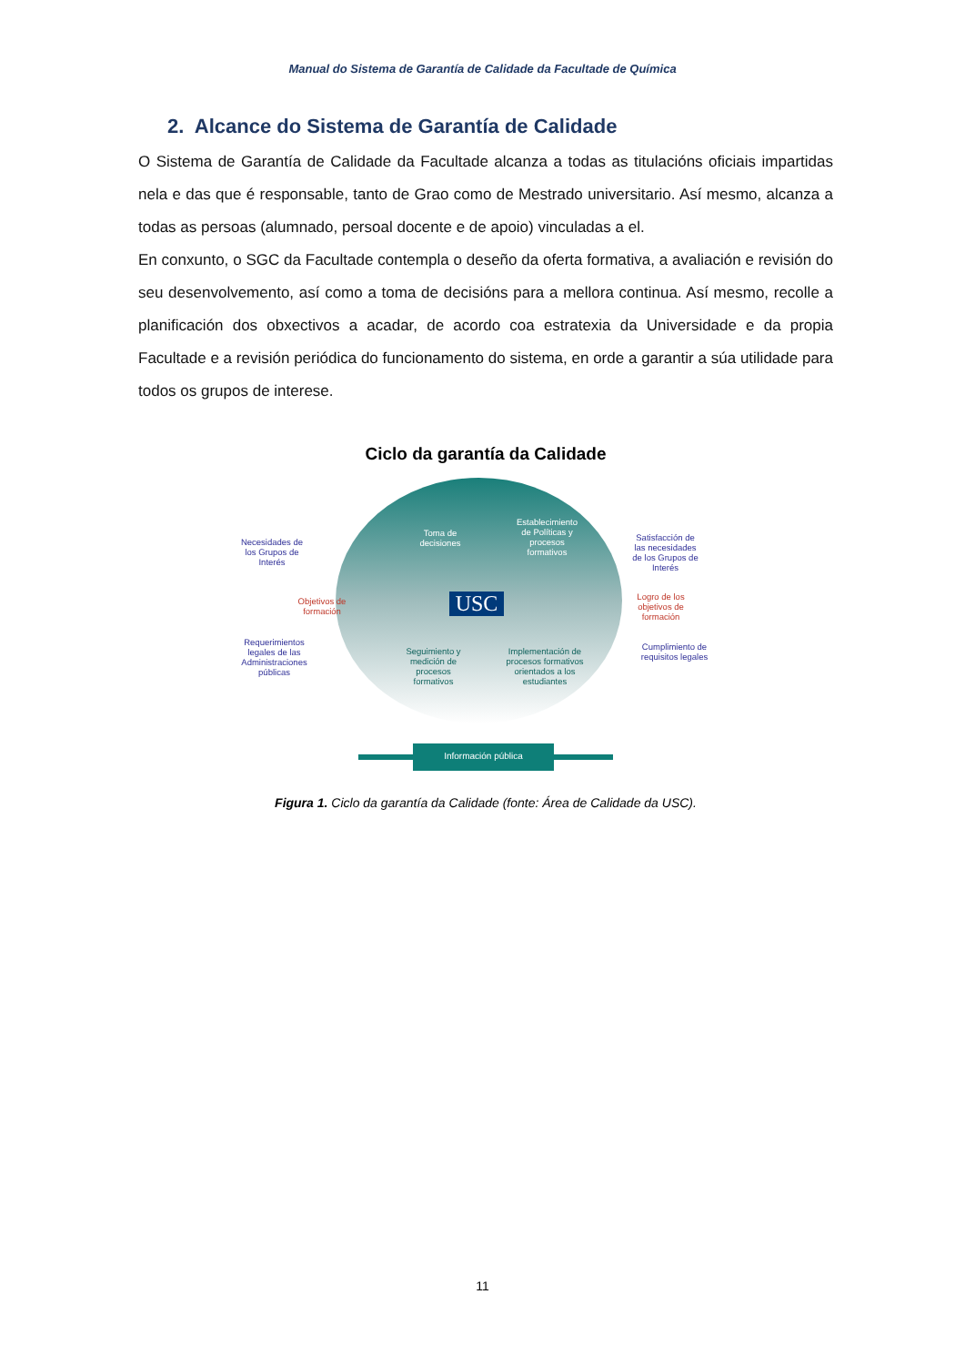Manual do Sistema de Garantía de Calidade da Facultade de Química
2. Alcance do Sistema de Garantía de Calidade
O Sistema de Garantía de Calidade da Facultade alcanza a todas as titulacións oficiais impartidas nela e das que é responsable, tanto de Grao como de Mestrado universitario. Así mesmo, alcanza a todas as persoas (alumnado, persoal docente e de apoio) vinculadas a el.
En conxunto, o SGC da Facultade contempla o deseño da oferta formativa, a avaliación e revisión do seu desenvolvemento, así como a toma de decisións para a mellora continua. Así mesmo, recolle a planificación dos obxectivos a acadar, de acordo coa estratexia da Universidade e da propia Facultade e a revisión periódica do funcionamento do sistema, en orde a garantir a súa utilidade para todos os grupos de interese.
Ciclo da garantía da Calidade
Necesidades de los Grupos de Interés
Objetivos de formación
Requerimientos legales de las Administraciones públicas
Toma de decisiones
Establecimiento de Políticas y procesos formativos
USC
Seguimiento y medición de procesos formativos
Implementación de procesos formativos orientados a los estudiantes
Satisfacción de las necesidades de los Grupos de Interés
Logro de los objetivos de formación
Cumplimiento de requisitos legales
Información pública
Figura 1. Ciclo da garantía da Calidade (fonte: Área de Calidade da USC).
11